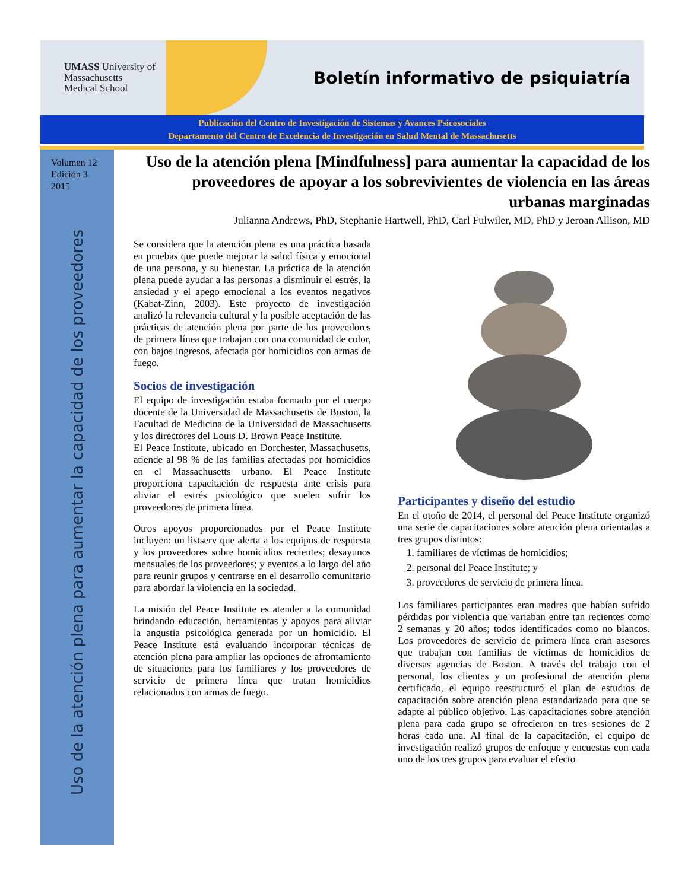UMASS University of
Massachusetts
Medical School
Boletín informativo de psiquiatría
Publicación del Centro de Investigación de Sistemas y Avances Psicosociales
Departamento del Centro de Excelencia de Investigación en Salud Mental de Massachusetts
Volumen 12
Edición 3
2015
Uso de la atención plena para aumentar la capacidad de los proveedores
Uso de la atención plena [Mindfulness] para aumentar la capacidad de los proveedores de apoyar a los sobrevivientes de violencia en las áreas urbanas marginadas
Julianna Andrews, PhD, Stephanie Hartwell, PhD, Carl Fulwiler, MD, PhD y Jeroan Allison, MD
Se considera que la atención plena es una práctica basada en pruebas que puede mejorar la salud física y emocional de una persona, y su bienestar. La práctica de la atención plena puede ayudar a las personas a disminuir el estrés, la ansiedad y el apego emocional a los eventos negativos (Kabat-Zinn, 2003). Este proyecto de investigación analizó la relevancia cultural y la posible aceptación de las prácticas de atención plena por parte de los proveedores de primera línea que trabajan con una comunidad de color, con bajos ingresos, afectada por homicidios con armas de fuego.
Socios de investigación
El equipo de investigación estaba formado por el cuerpo docente de la Universidad de Massachusetts de Boston, la Facultad de Medicina de la Universidad de Massachusetts y los directores del Louis D. Brown Peace Institute.
El Peace Institute, ubicado en Dorchester, Massachusetts, atiende al 98 % de las familias afectadas por homicidios en el Massachusetts urbano. El Peace Institute proporciona capacitación de respuesta ante crisis para aliviar el estrés psicológico que suelen sufrir los proveedores de primera línea.
Otros apoyos proporcionados por el Peace Institute incluyen: un listserv que alerta a los equipos de respuesta y los proveedores sobre homicidios recientes; desayunos mensuales de los proveedores; y eventos a lo largo del año para reunir grupos y centrarse en el desarrollo comunitario para abordar la violencia en la sociedad.
La misión del Peace Institute es atender a la comunidad brindando educación, herramientas y apoyos para aliviar la angustia psicológica generada por un homicidio. El Peace Institute está evaluando incorporar técnicas de atención plena para ampliar las opciones de afrontamiento de situaciones para los familiares y los proveedores de servicio de primera línea que tratan homicidios relacionados con armas de fuego.
Participantes y diseño del estudio
En el otoño de 2014, el personal del Peace Institute organizó una serie de capacitaciones sobre atención plena orientadas a tres grupos distintos:
1. familiares de víctimas de homicidios;
2. personal del Peace Institute; y
3. proveedores de servicio de primera línea.
Los familiares participantes eran madres que habían sufrido pérdidas por violencia que variaban entre tan recientes como 2 semanas y 20 años; todos identificados como no blancos. Los proveedores de servicio de primera línea eran asesores que trabajan con familias de víctimas de homicidios de diversas agencias de Boston. A través del trabajo con el personal, los clientes y un profesional de atención plena certificado, el equipo reestructuró el plan de estudios de capacitación sobre atención plena estandarizado para que se adapte al público objetivo. Las capacitaciones sobre atención plena para cada grupo se ofrecieron en tres sesiones de 2 horas cada una. Al final de la capacitación, el equipo de investigación realizó grupos de enfoque y encuestas con cada uno de los tres grupos para evaluar el efecto